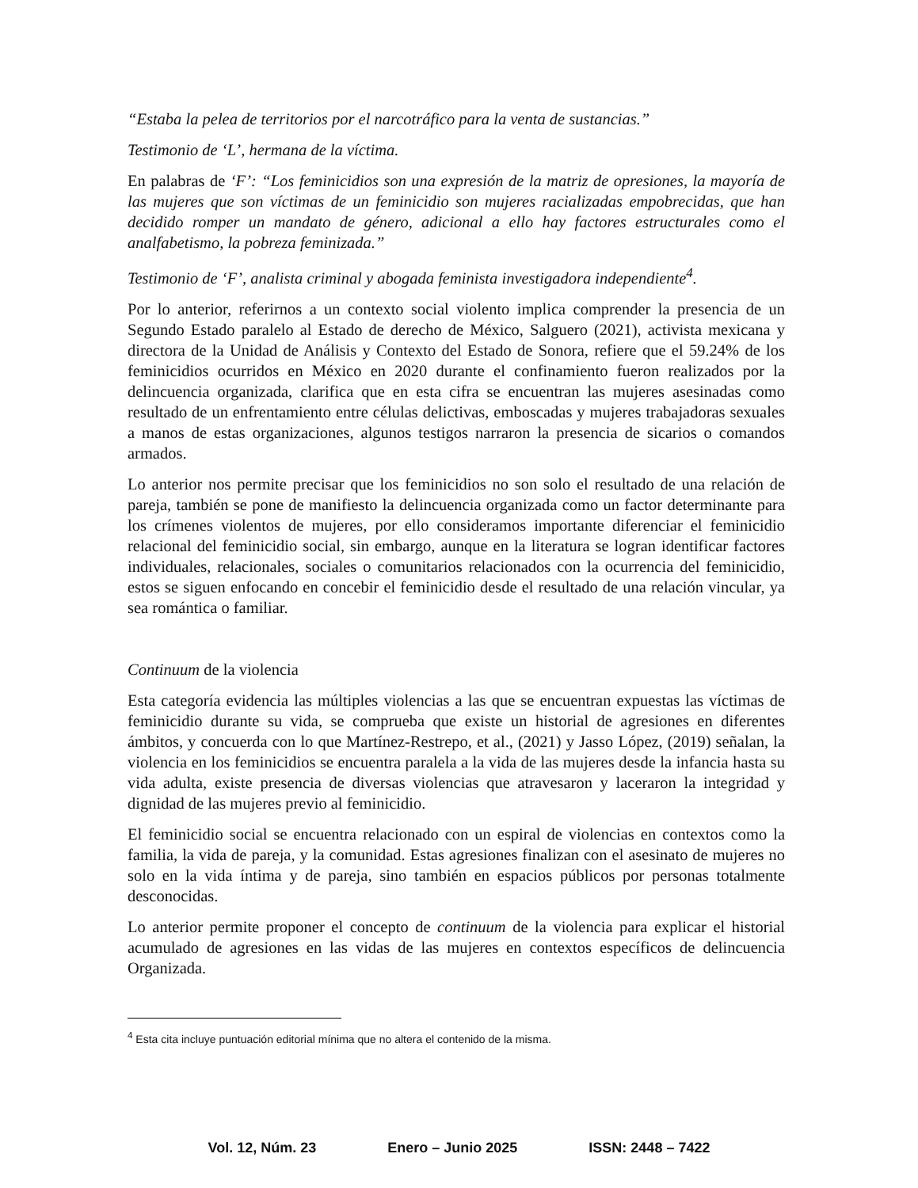“Estaba la pelea de territorios por el narcotráfico para la venta de sustancias.”
Testimonio de ‘L’, hermana de la víctima.
En palabras de ‘F’: “Los feminicidios son una expresión de la matriz de opresiones, la mayoría de las mujeres que son víctimas de un feminicidio son mujeres racializadas empobrecidas, que han decidido romper un mandato de género, adicional a ello hay factores estructurales como el analfabetismo, la pobreza feminizada.”
Testimonio de ‘F’, analista criminal y abogada feminista investigadora independiente<sup>4</sup>.
Por lo anterior, referirnos a un contexto social violento implica comprender la presencia de un Segundo Estado paralelo al Estado de derecho de México, Salguero (2021), activista mexicana y directora de la Unidad de Análisis y Contexto del Estado de Sonora, refiere que el 59.24% de los feminicidios ocurridos en México en 2020 durante el confinamiento fueron realizados por la delincuencia organizada, clarifica que en esta cifra se encuentran las mujeres asesinadas como resultado de un enfrentamiento entre células delictivas, emboscadas y mujeres trabajadoras sexuales a manos de estas organizaciones, algunos testigos narraron la presencia de sicarios o comandos armados.
Lo anterior nos permite precisar que los feminicidios no son solo el resultado de una relación de pareja, también se pone de manifiesto la delincuencia organizada como un factor determinante para los crímenes violentos de mujeres, por ello consideramos importante diferenciar el feminicidio relacional del feminicidio social, sin embargo, aunque en la literatura se logran identificar factores individuales, relacionales, sociales o comunitarios relacionados con la ocurrencia del feminicidio, estos se siguen enfocando en concebir el feminicidio desde el resultado de una relación vincular, ya sea romántica o familiar.
Continuum de la violencia
Esta categoría evidencia las múltiples violencias a las que se encuentran expuestas las víctimas de feminicidio durante su vida, se comprueba que existe un historial de agresiones en diferentes ámbitos, y concuerda con lo que Martínez-Restrepo, et al., (2021) y Jasso López, (2019) señalan, la violencia en los feminicidios se encuentra paralela a la vida de las mujeres desde la infancia hasta su vida adulta, existe presencia de diversas violencias que atravesaron y laceraron la integridad y dignidad de las mujeres previo al feminicidio.
El feminicidio social se encuentra relacionado con un espiral de violencias en contextos como la familia, la vida de pareja, y la comunidad. Estas agresiones finalizan con el asesinato de mujeres no solo en la vida íntima y de pareja, sino también en espacios públicos por personas totalmente desconocidas.
Lo anterior permite proponer el concepto de continuum de la violencia para explicar el historial acumulado de agresiones en las vidas de las mujeres en contextos específicos de delincuencia Organizada.
<sup>4</sup> Esta cita incluye puntuación editorial mínima que no altera el contenido de la misma.
Vol. 12, Núm. 23 Enero – Junio 2025 ISSN: 2448 – 7422